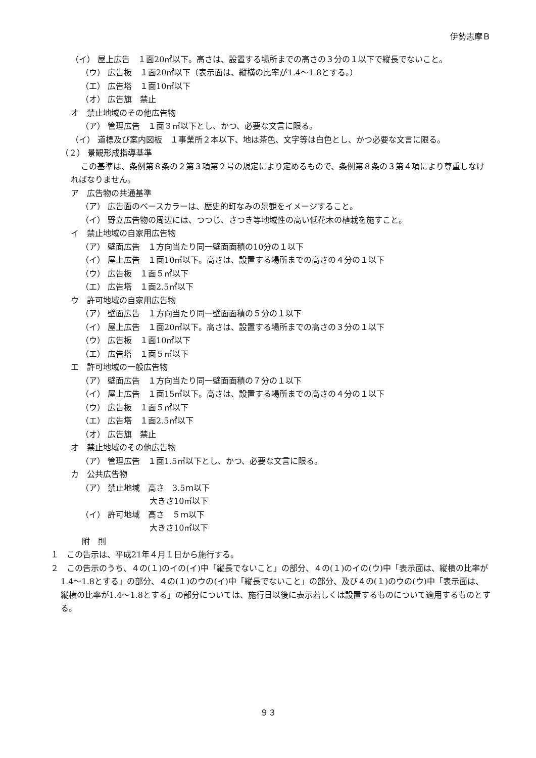伊勢志摩Ｂ
（イ） 屋上広告　１面20㎡以下。高さは、設置する場所までの高さの３分の１以下で縦長でないこと。
（ウ） 広告板　１面20㎡以下（表示面は、縦横の比率が1.4～1.8とする。）
（エ） 広告塔　１面10㎡以下
（オ） 広告旗　禁止
オ　禁止地域のその他広告物
（ア） 管理広告　１面３㎡以下とし、かつ、必要な文言に限る。
（イ） 道標及び案内図板　１事業所２本以下、地は茶色、文字等は白色とし、かつ必要な文言に限る。
（２） 景観形成指導基準
この基準は、条例第８条の２第３項第２号の規定により定めるもので、条例第８条の３第４項により尊重しなければなりません。
ア　広告物の共通基準
（ア） 広告面のベースカラーは、歴史的町なみの景観をイメージすること。
（イ） 野立広告物の周辺には、つつじ、さつき等地域性の高い低花木の植栽を施すこと。
イ　禁止地域の自家用広告物
（ア） 壁面広告　１方向当たり同一壁面面積の10分の１以下
（イ） 屋上広告　１面10㎡以下。高さは、設置する場所までの高さの４分の１以下
（ウ） 広告板　１面５㎡以下
（エ） 広告塔　１面2.5㎡以下
ウ　許可地域の自家用広告物
（ア） 壁面広告　１方向当たり同一壁面面積の５分の１以下
（イ） 屋上広告　１面20㎡以下。高さは、設置する場所までの高さの３分の１以下
（ウ） 広告板　１面10㎡以下
（エ） 広告塔　１面５㎡以下
エ　許可地域の一般広告物
（ア） 壁面広告　１方向当たり同一壁面面積の７分の１以下
（イ） 屋上広告　１面15㎡以下。高さは、設置する場所までの高さの４分の１以下
（ウ） 広告板　１面５㎡以下
（エ） 広告塔　１面2.5㎡以下
（オ） 広告旗　禁止
オ　禁止地域のその他広告物
（ア） 管理広告　１面1.5㎡以下とし、かつ、必要な文言に限る。
カ　公共広告物
（ア） 禁止地域　高さ　3.5ｍ以下
大きさ10㎡以下
（イ） 許可地域　高さ　５ｍ以下
大きさ10㎡以下
附　則
１　この告示は、平成21年４月１日から施行する。
２　この告示のうち、４の(１)のイの(イ)中「縦長でないこと」の部分、４の(１)のイの(ウ)中「表示面は、縦横の比率が1.4～1.8とする」の部分、４の(１)のウの(イ)中「縦長でないこと」の部分、及び４の(１)のウの(ウ)中「表示面は、縦横の比率が1.4～1.8とする」の部分については、施行日以後に表示若しくは設置するものについて適用するものとする。
９３